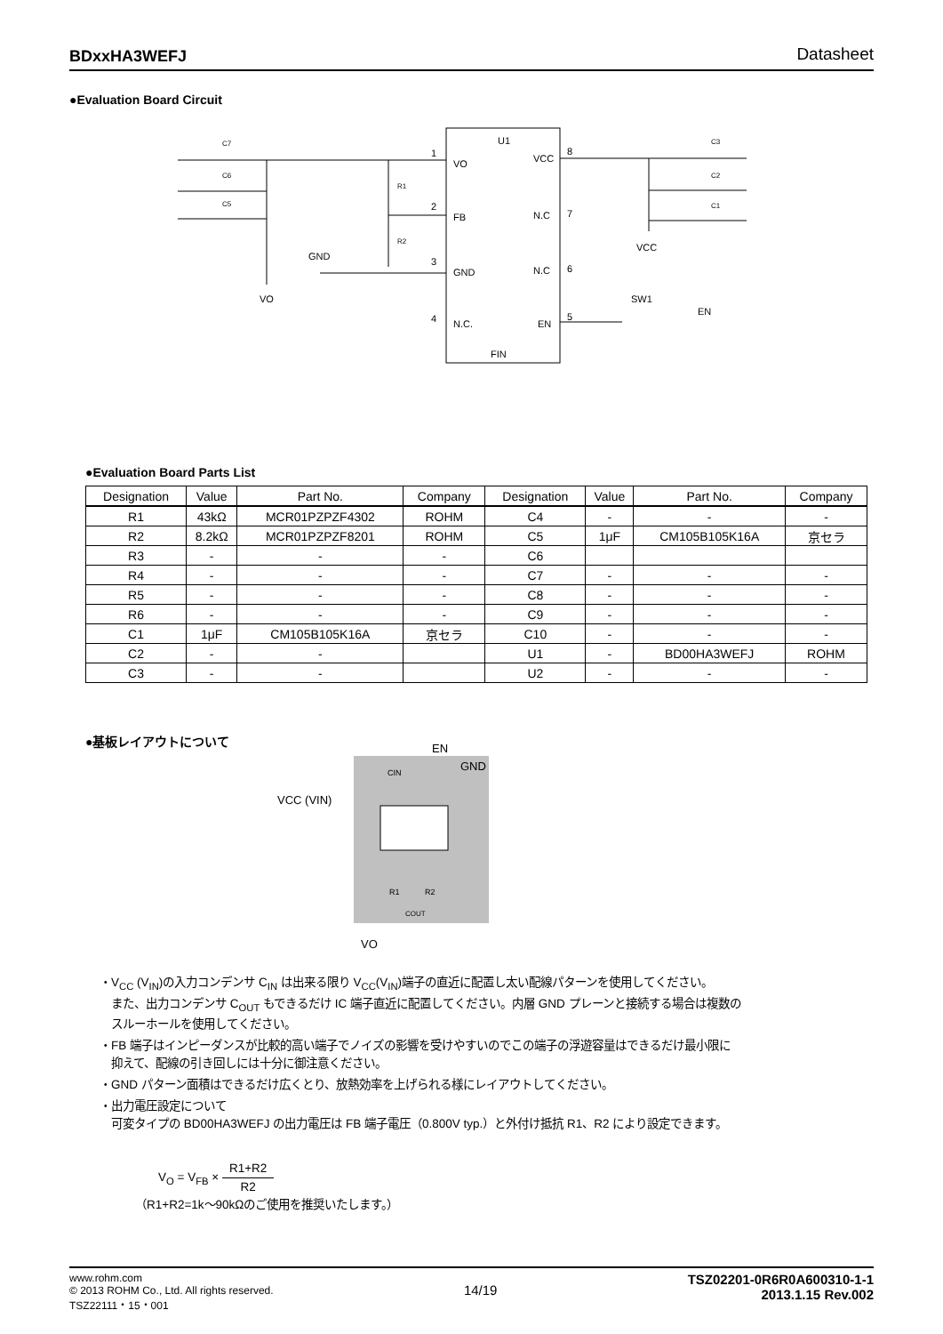BDxxHA3WEFJ Datasheet
●Evaluation Board Circuit
U1
VO
FB
GND
N.C.
VCC
N.C
N.C
EN
FIN
1
2
3
4
8
7
6
5
GND
VO
VCC
SW1
EN
C7
C6
C5
C3
C2
C1
R1
R2
●Evaluation Board Parts List
| Designation | Value | Part No. | Company | Designation | Value | Part No. | Company |
| --- | --- | --- | --- | --- | --- | --- | --- |
| R1 | 43kΩ | MCR01PZPZF4302 | ROHM | C4 | - | - | - |
| R2 | 8.2kΩ | MCR01PZPZF8201 | ROHM | C5 | 1μF | CM105B105K16A | 京セラ |
| R3 | - | - | - | C6 | | | |
| R4 | - | - | - | C7 | - | - | - |
| R5 | - | - | - | C8 | - | - | - |
| R6 | - | - | - | C9 | - | - | - |
| C1 | 1μF | CM105B105K16A | 京セラ | C10 | - | - | - |
| C2 | - | - | | U1 | - | BD00HA3WEFJ | ROHM |
| C3 | - | - | | U2 | - | - | - |
●基板レイアウトについて
EN
GND
VCC (VIN)
VO
CIN
R1
R2
COUT
・V<sub>CC</sub> (V<sub>IN</sub>)の入力コンデンサ C<sub>IN</sub> は出来る限り V<sub>CC</sub>(V<sub>IN</sub>)端子の直近に配置し太い配線パターンを使用してください。
　また、出力コンデンサ C<sub>OUT</sub> もできるだけ IC 端子直近に配置してください。内層 GND プレーンと接続する場合は複数の
　スルーホールを使用してください。
・FB 端子はインピーダンスが比較的高い端子でノイズの影響を受けやすいのでこの端子の浮遊容量はできるだけ最小限に
　抑えて、配線の引き回しには十分に御注意ください。
・GND パターン面積はできるだけ広くとり、放熱効率を上げられる様にレイアウトしてください。
・出力電圧設定について
　可変タイプの BD00HA3WEFJ の出力電圧は FB 端子電圧（0.800V typ.）と外付け抵抗 R1、R2 により設定できます。
V<sub>O</sub> = V<sub>FB</sub> × R1+R2 R2
（R1+R2=1k～90kΩのご使用を推奨いたします。）
www.rohm.com
© 2013 ROHM Co., Ltd. All rights reserved.
TSZ22111・15・001
14/19
TSZ02201-0R6R0A600310-1-1
2013.1.15 Rev.002